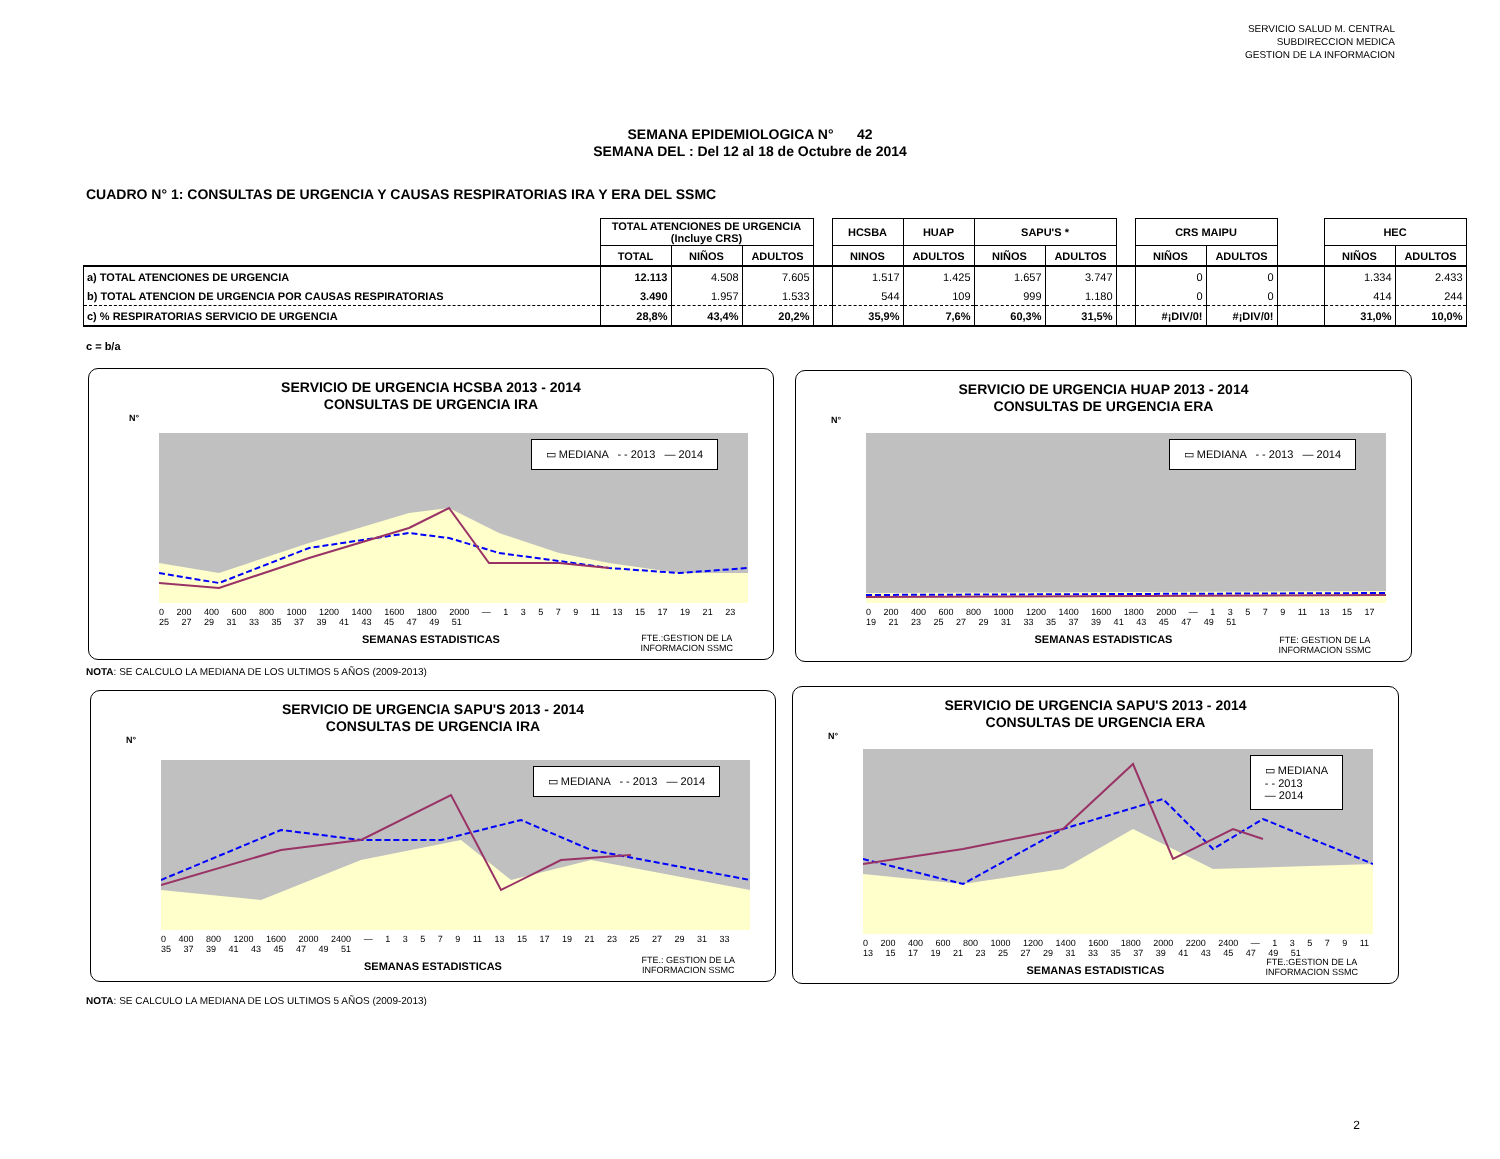SERVICIO SALUD M. CENTRAL
SUBDIRECCION MEDICA
GESTION DE LA INFORMACION
SEMANA EPIDEMIOLOGICA N° 42
SEMANA DEL : Del 12 al 18 de Octubre de 2014
CUADRO N° 1: CONSULTAS DE URGENCIA Y CAUSAS RESPIRATORIAS IRA Y ERA DEL SSMC
| | TOTAL ATENCIONES DE URGENCIA (Incluye CRS) | | | | HCSBA | HUAP | SAPU'S * | | | CRS MAIPU | | | HEC | |
| | TOTAL | NIÑOS | ADULTOS | | NINOS | ADULTOS | NIÑOS | ADULTOS | | NIÑOS | ADULTOS | | NIÑOS | ADULTOS |
| a) TOTAL ATENCIONES DE URGENCIA | 12.113 | 4.508 | 7.605 | | 1.517 | 1.425 | 1.657 | 3.747 | | 0 | 0 | | 1.334 | 2.433 |
| b) TOTAL ATENCION DE URGENCIA POR CAUSAS RESPIRATORIAS | 3.490 | 1.957 | 1.533 | | 544 | 109 | 999 | 1.180 | | 0 | 0 | | 414 | 244 |
| c) % RESPIRATORIAS SERVICIO DE URGENCIA | 28,8% | 43,4% | 20,2% | | 35,9% | 7,6% | 60,3% | 31,5% | | #¡DIV/0! | #¡DIV/0! | | 31,0% | 10,0% |
c = b/a
SERVICIO DE URGENCIA HCSBA 2013 - 2014
CONSULTAS DE URGENCIA IRA
N°
▭ MEDIANA - - 2013 — 2014
0 200 400 600 800 1000 1200 1400 1600 1800 2000 — 1 3 5 7 9 11 13 15 17 19 21 23 25 27 29 31 33 35 37 39 41 43 45 47 49 51
SEMANAS ESTADISTICAS
FTE.:GESTION DE LA
INFORMACION SSMC
SERVICIO DE URGENCIA HUAP 2013 - 2014
CONSULTAS DE URGENCIA ERA
N°
▭ MEDIANA - - 2013 — 2014
0 200 400 600 800 1000 1200 1400 1600 1800 2000 — 1 3 5 7 9 11 13 15 17 19 21 23 25 27 29 31 33 35 37 39 41 43 45 47 49 51
SEMANAS ESTADISTICAS
FTE: GESTION DE LA
INFORMACION SSMC
NOTA: SE CALCULO LA MEDIANA DE LOS ULTIMOS 5 AÑOS (2009-2013)
SERVICIO DE URGENCIA SAPU'S 2013 - 2014
CONSULTAS DE URGENCIA IRA
N°
▭ MEDIANA - - 2013 — 2014
0 400 800 1200 1600 2000 2400 — 1 3 5 7 9 11 13 15 17 19 21 23 25 27 29 31 33 35 37 39 41 43 45 47 49 51
SEMANAS ESTADISTICAS
FTE.: GESTION DE LA
INFORMACION SSMC
SERVICIO DE URGENCIA SAPU'S 2013 - 2014
CONSULTAS DE URGENCIA ERA
N°
▭ MEDIANA
- - 2013
— 2014
0 200 400 600 800 1000 1200 1400 1600 1800 2000 2200 2400 — 1 3 5 7 9 11 13 15 17 19 21 23 25 27 29 31 33 35 37 39 41 43 45 47 49 51
SEMANAS ESTADISTICAS
FTE.:GESTION DE LA
INFORMACION SSMC
NOTA: SE CALCULO LA MEDIANA DE LOS ULTIMOS 5 AÑOS (2009-2013)
2